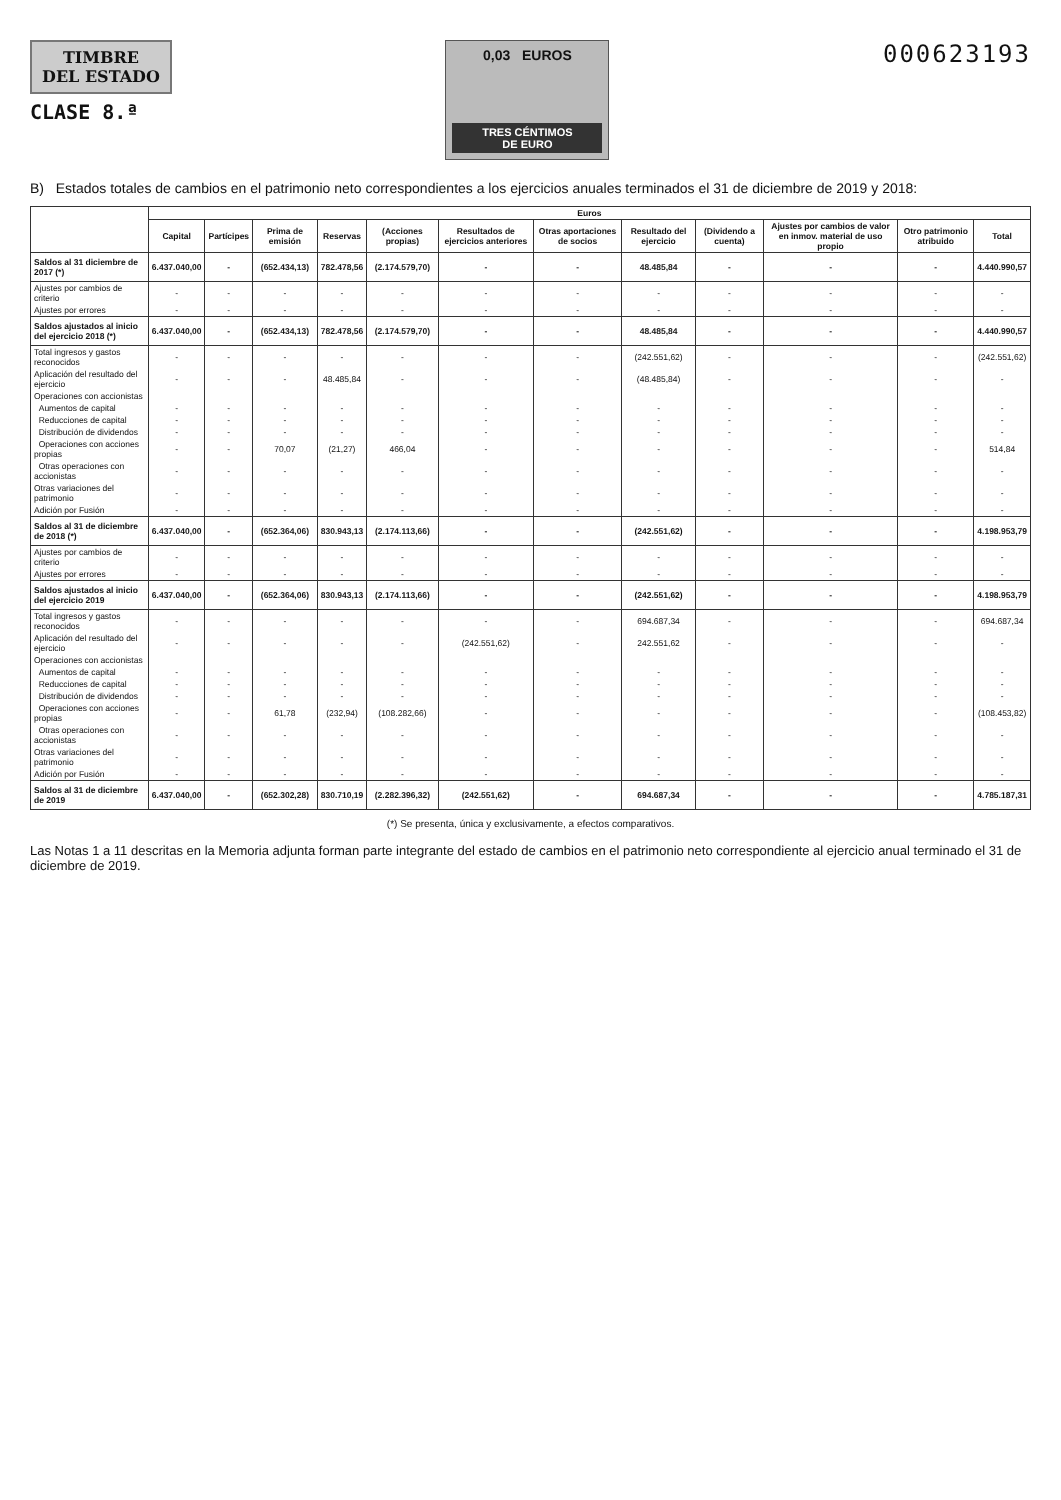TIMBRE
DEL ESTADO
CLASE 8.ª
0,03 EUROS
TRES CÉNTIMOS
DE EURO
000623193
B) Estados totales de cambios en el patrimonio neto correspondientes a los ejercicios anuales terminados el 31 de diciembre de 2019 y 2018:
| | Euros | | | | | | | | | | | |
| --- | --- | --- | --- | --- | --- | --- | --- | --- | --- | --- | --- | --- |
| | Capital | Partícipes | Prima de emisión | Reservas | (Acciones propias) | Resultados de ejercicios anteriores | Otras aportaciones de socios | Resultado del ejercicio | (Dividendo a cuenta) | Ajustes por cambios de valor en inmov. material de uso propio | Otro patrimonio atribuido | Total |
| Saldos al 31 diciembre de 2017 (*) | 6.437.040,00 | - | (652.434,13) | 782.478,56 | (2.174.579,70) | - | - | 48.485,84 | - | - | - | 4.440.990,57 |
| Ajustes por cambios de criterio | - | - | - | - | - | - | - | - | - | - | - | - |
| Ajustes por errores | - | - | - | - | - | - | - | - | - | - | - | - |
| Saldos ajustados al inicio del ejercicio 2018 (*) | 6.437.040,00 | - | (652.434,13) | 782.478,56 | (2.174.579,70) | - | - | 48.485,84 | - | - | - | 4.440.990,57 |
| Total ingresos y gastos reconocidos | - | - | - | - | - | - | - | (242.551,62) | - | - | - | (242.551,62) |
| Aplicación del resultado del ejercicio | - | - | - | 48.485,84 | - | - | - | (48.485,84) | - | - | - | - |
| Operaciones con accionistas | | | | | | | | | | | | |
| Aumentos de capital | - | - | - | - | - | - | - | - | - | - | - | - |
| Reducciones de capital | - | - | - | - | - | - | - | - | - | - | - | - |
| Distribución de dividendos | - | - | - | - | - | - | - | - | - | - | - | - |
| Operaciones con acciones propias | - | - | 70,07 | (21,27) | 466,04 | - | - | - | - | - | - | 514,84 |
| Otras operaciones con accionistas | - | - | - | - | - | - | - | - | - | - | - | - |
| Otras variaciones del patrimonio | - | - | - | - | - | - | - | - | - | - | - | - |
| Adición por Fusión | - | - | - | - | - | - | - | - | - | - | - | - |
| Saldos al 31 de diciembre de 2018 (*) | 6.437.040,00 | - | (652.364,06) | 830.943,13 | (2.174.113,66) | - | - | (242.551,62) | - | - | - | 4.198.953,79 |
| Ajustes por cambios de criterio | - | - | - | - | - | - | - | - | - | - | - | - |
| Ajustes por errores | - | - | - | - | - | - | - | - | - | - | - | - |
| Saldos ajustados al inicio del ejercicio 2019 | 6.437.040,00 | - | (652.364,06) | 830.943,13 | (2.174.113,66) | - | - | (242.551,62) | - | - | - | 4.198.953,79 |
| Total ingresos y gastos reconocidos | - | - | - | - | - | - | - | 694.687,34 | - | - | - | 694.687,34 |
| Aplicación del resultado del ejercicio | - | - | - | - | - | (242.551,62) | - | 242.551,62 | - | - | - | - |
| Operaciones con accionistas | | | | | | | | | | | | |
| Aumentos de capital | - | - | - | - | - | - | - | - | - | - | - | - |
| Reducciones de capital | - | - | - | - | - | - | - | - | - | - | - | - |
| Distribución de dividendos | - | - | - | - | - | - | - | - | - | - | - | - |
| Operaciones con acciones propias | - | - | 61,78 | (232,94) | (108.282,66) | - | - | - | - | - | - | (108.453,82) |
| Otras operaciones con accionistas | - | - | - | - | - | - | - | - | - | - | - | - |
| Otras variaciones del patrimonio | - | - | - | - | - | - | - | - | - | - | - | - |
| Adición por Fusión | - | - | - | - | - | - | - | - | - | - | - | - |
| Saldos al 31 de diciembre de 2019 | 6.437.040,00 | - | (652.302,28) | 830.710,19 | (2.282.396,32) | (242.551,62) | - | 694.687,34 | - | - | - | 4.785.187,31 |
(*) Se presenta, única y exclusivamente, a efectos comparativos.
Las Notas 1 a 11 descritas en la Memoria adjunta forman parte integrante del estado de cambios en el patrimonio neto correspondiente al ejercicio anual terminado el 31 de diciembre de 2019.